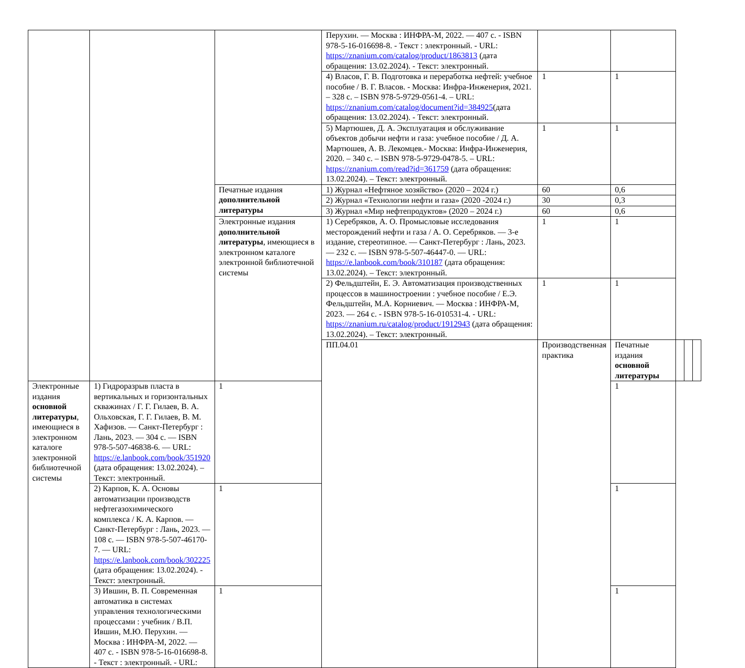| | | | Перухин. — Москва : ИНФРА-М, 2022. — 407 с. - ISBN 978-5-16-016698-8. - Текст : электронный. - URL: https://znanium.com/catalog/product/1863813 (дата обращения: 13.02.2024). - Текст: электронный. | | | | | |
| | | | 4) Власов, Г. В. Подготовка и переработка нефтей: учебное пособие / В. Г. Власов. - Москва: Инфра-Инженерия, 2021. – 328 с. – ISBN 978-5-9729-0561-4. – URL: https://znanium.com/catalog/document?id=384925 (дата обращения: 13.02.2024). - Текст: электронный. | 1 | 1 | | | |
| | | | 5) Мартюшев, Д. А. Эксплуатация и обслуживание объектов добычи нефти и газа: учебное пособие / Д. А. Мартюшев, А. В. Лекомцев.- Москва: Инфра-Инженерия, 2020. – 340 с. – ISBN 978-5-9729-0478-5. – URL: https://znanium.com/read?id=361759 (дата обращения: 13.02.2024). – Текст: электронный. | 1 | 1 | | | |
| | | Печатные издания дополнительной литературы | 1) Журнал «Нефтяное хозяйство» (2020 – 2024 г.) | 60 | 0,6 | | | |
| | | | 2) Журнал «Технологии нефти и газа» (2020 -2024 г.) | 30 | 0,3 | | | |
| | | | 3) Журнал «Мир нефтепродуктов» (2020 – 2024 г.) | 60 | 0,6 | | | |
| | | Электронные издания дополнительной литературы , имеющиеся в электронном каталоге электронной библиотечной системы | 1) Серебряков, А. О. Промысловые исследования месторождений нефти и газа / А. О. Серебряков. — 3-е издание, стереотипное. — Санкт-Петербург : Лань, 2023. — 232 с. — ISBN 978-5-507-46447-0. — URL: https://e.lanbook.com/book/310187 (дата обращения: 13.02.2024). – Текст: электронный. | 1 | 1 | | | |
| | | | 2) Фельдштейн, Е. Э. Автоматизация производственных процессов в машиностроении : учебное пособие / Е.Э. Фельдштейн, М.А. Корниевич. — Москва : ИНФРА-М, 2023. — 264 с. - ISBN 978-5-16-010531-4. - URL: https://znanium.ru/catalog/product/1912943 (дата обращения: 13.02.2024). – Текст: электронный. | 1 | 1 | | | |
| | | | ПП.04.01 | Производственная практика | Печатные издания основной литературы | | | |
| Электронные издания основной литературы , имеющиеся в электронном каталоге электронной библиотечной системы | 1) Гидроразрыв пласта в вертикальных и горизонтальных скважинах / Г. Г. Гилаев, В. А. Ольховская, Г. Г. Гилаев, В. М. Хафизов. — Санкт-Петербург : Лань, 2023. — 304 с. — ISBN 978-5-507-46838-6. — URL: https://e.lanbook.com/book/351920 (дата обращения: 13.02.2024). – Текст: электронный. | 1 | | | 1 | | | |
| | 2) Карпов, К. А. Основы автоматизации производств нефтегазохимического комплекса / К. А. Карпов. — Санкт-Петербург : Лань, 2023. — 108 с. — ISBN 978-5-507-46170-7. — URL: https://e.lanbook.com/book/302225 (дата обращения: 13.02.2024). - Текст: электронный. | 1 | | | 1 | | | |
| | 3) Ившин, В. П. Современная автоматика в системах управления технологическими процессами : учебник / В.П. Ившин, М.Ю. Перухин. — Москва : ИНФРА-М, 2022. — 407 с. - ISBN 978-5-16-016698-8. - Текст : электронный. - URL: | 1 | | | 1 | | | |